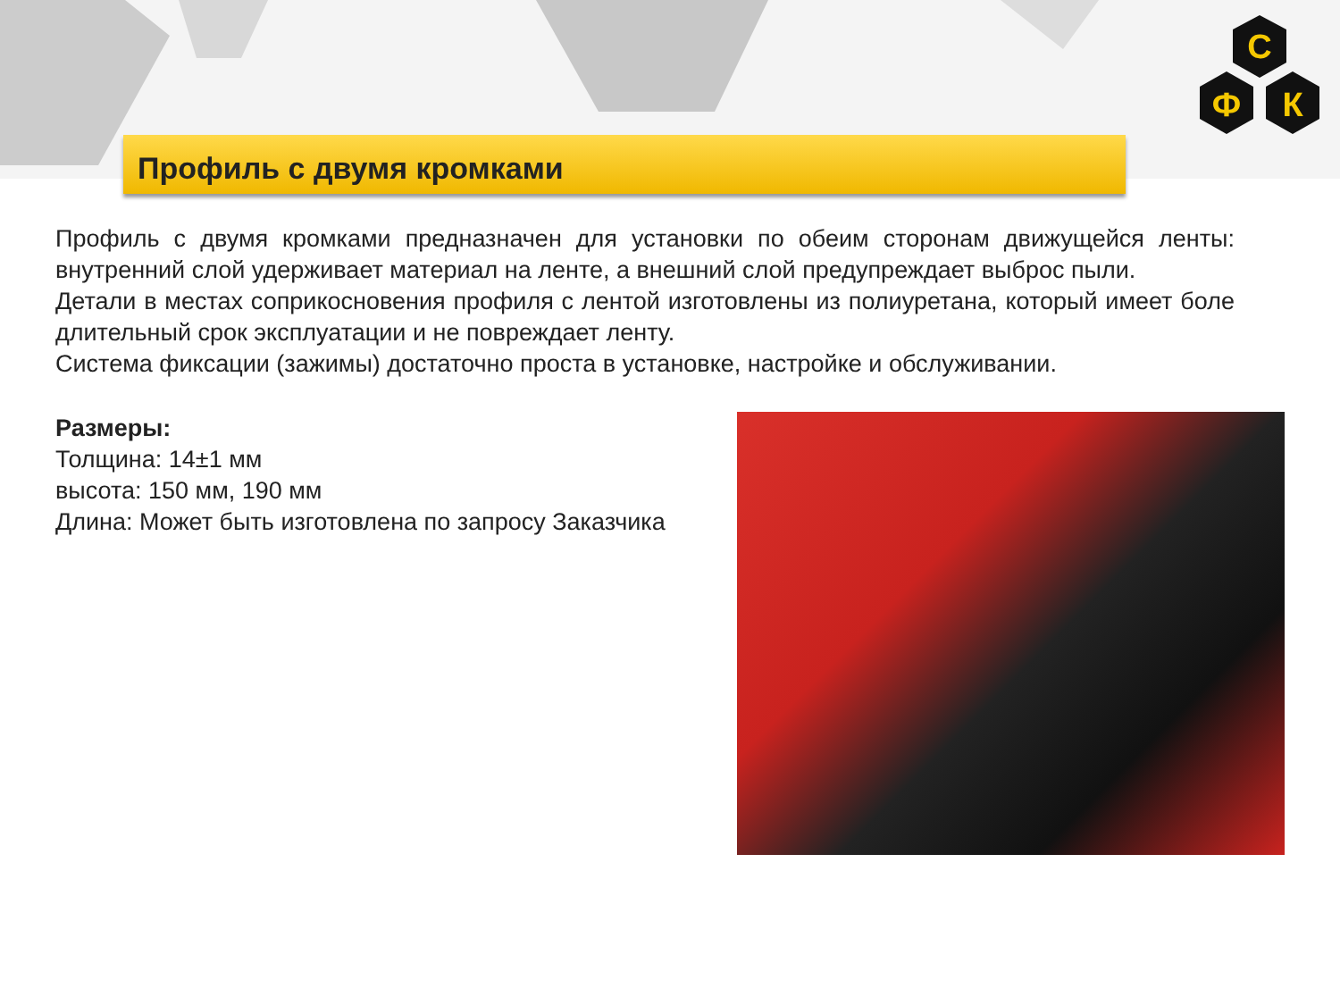С
Ф
К
Профиль с двумя кромками
Профиль с двумя кромками предназначен для установки по обеим сторонам движущейся ленты: внутренний слой удерживает материал на ленте, а внешний слой предупреждает выброс пыли.
Детали в местах соприкосновения профиля с лентой изготовлены из полиуретана, который имеет боле длительный срок эксплуатации и не повреждает ленту.
Система фиксации (зажимы) достаточно проста в установке, настройке и обслуживании.
Размеры:
Толщина: 14±1 мм
высота: 150 мм, 190 мм
Длина: Может быть изготовлена по запросу Заказчика